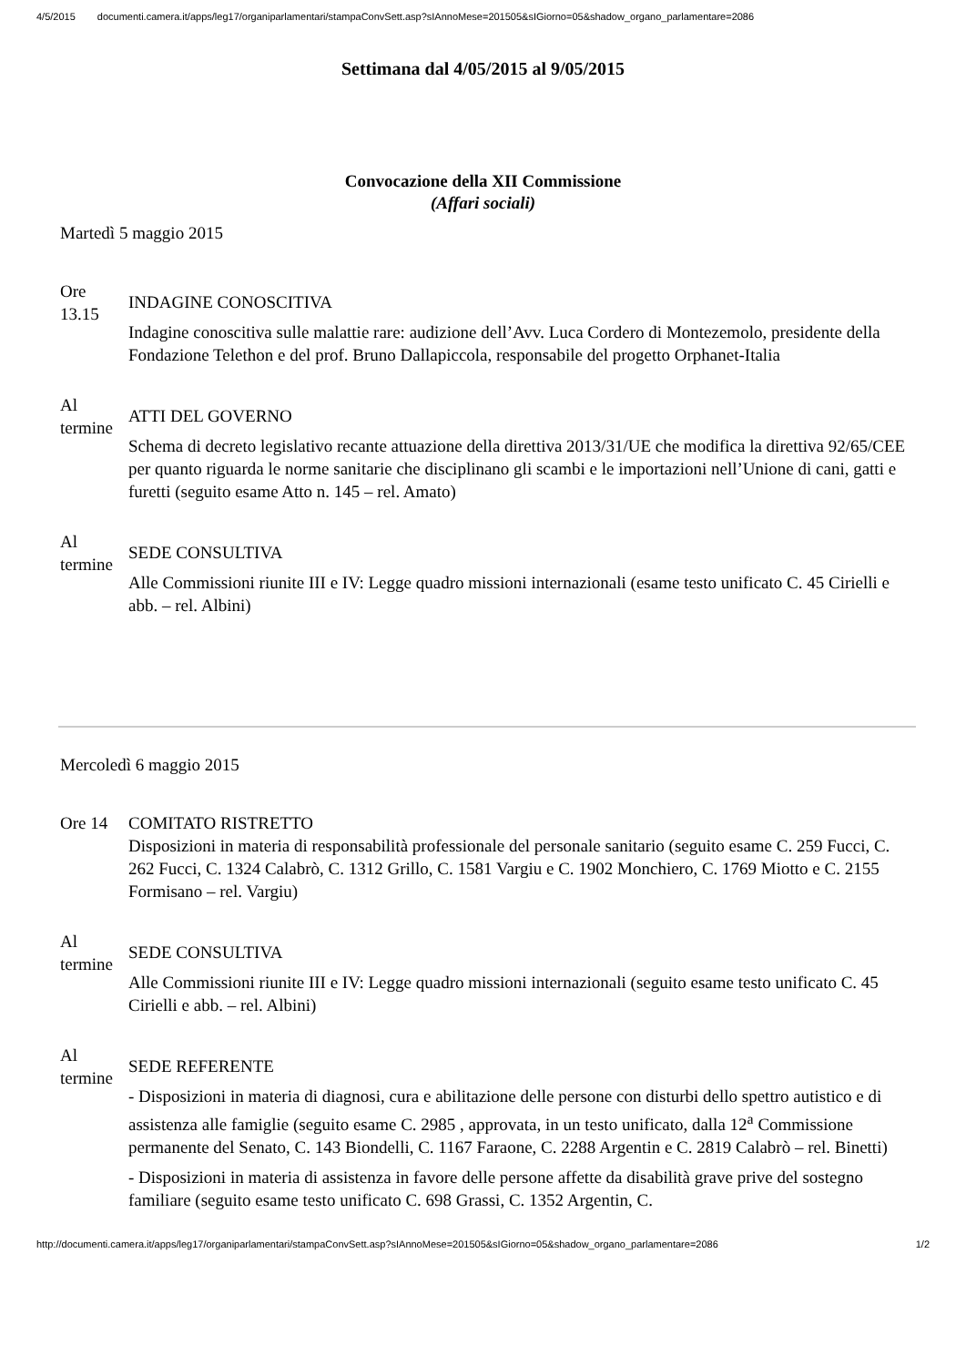4/5/2015 documenti.camera.it/apps/leg17/organiparlamentari/stampaConvSett.asp?sIAnnoMese=201505&sIGiorno=05&shadow_organo_parlamentare=2086
Settimana dal 4/05/2015 al 9/05/2015
Convocazione della XII Commissione
(Affari sociali)
Martedì 5 maggio 2015
| Ore 13.15 | INDAGINE CONOSCITIVA Indagine conoscitiva sulle malattie rare: audizione dell’Avv. Luca Cordero di Montezemolo, presidente della Fondazione Telethon e del prof. Bruno Dallapiccola, responsabile del progetto Orphanet-Italia |
| Al termine | ATTI DEL GOVERNO Schema di decreto legislativo recante attuazione della direttiva 2013/31/UE che modifica la direttiva 92/65/CEE per quanto riguarda le norme sanitarie che disciplinano gli scambi e le importazioni nell’Unione di cani, gatti e furetti (seguito esame Atto n. 145 – rel. Amato) |
| Al termine | SEDE CONSULTIVA Alle Commissioni riunite III e IV: Legge quadro missioni internazionali (esame testo unificato C. 45 Cirielli e abb. – rel. Albini) |
Mercoledì 6 maggio 2015
| Ore 14 | COMITATO RISTRETTO Disposizioni in materia di responsabilità professionale del personale sanitario (seguito esame C. 259 Fucci, C. 262 Fucci, C. 1324 Calabrò, C. 1312 Grillo, C. 1581 Vargiu e C. 1902 Monchiero, C. 1769 Miotto e C. 2155 Formisano – rel. Vargiu) |
| Al termine | SEDE CONSULTIVA Alle Commissioni riunite III e IV: Legge quadro missioni internazionali (seguito esame testo unificato C. 45 Cirielli e abb. – rel. Albini) |
| Al termine | SEDE REFERENTE - Disposizioni in materia di diagnosi, cura e abilitazione delle persone con disturbi dello spettro autistico e di assistenza alle famiglie (seguito esame C. 2985 , approvata, in un testo unificato, dalla 12<sup>a</sup> Commissione permanente del Senato, C. 143 Biondelli, C. 1167 Faraone, C. 2288 Argentin e C. 2819 Calabrò – rel. Binetti) - Disposizioni in materia di assistenza in favore delle persone affette da disabilità grave prive del sostegno familiare (seguito esame testo unificato C. 698 Grassi, C. 1352 Argentin, C. |
http://documenti.camera.it/apps/leg17/organiparlamentari/stampaConvSett.asp?sIAnnoMese=201505&sIGiorno=05&shadow_organo_parlamentare=2086 1/2